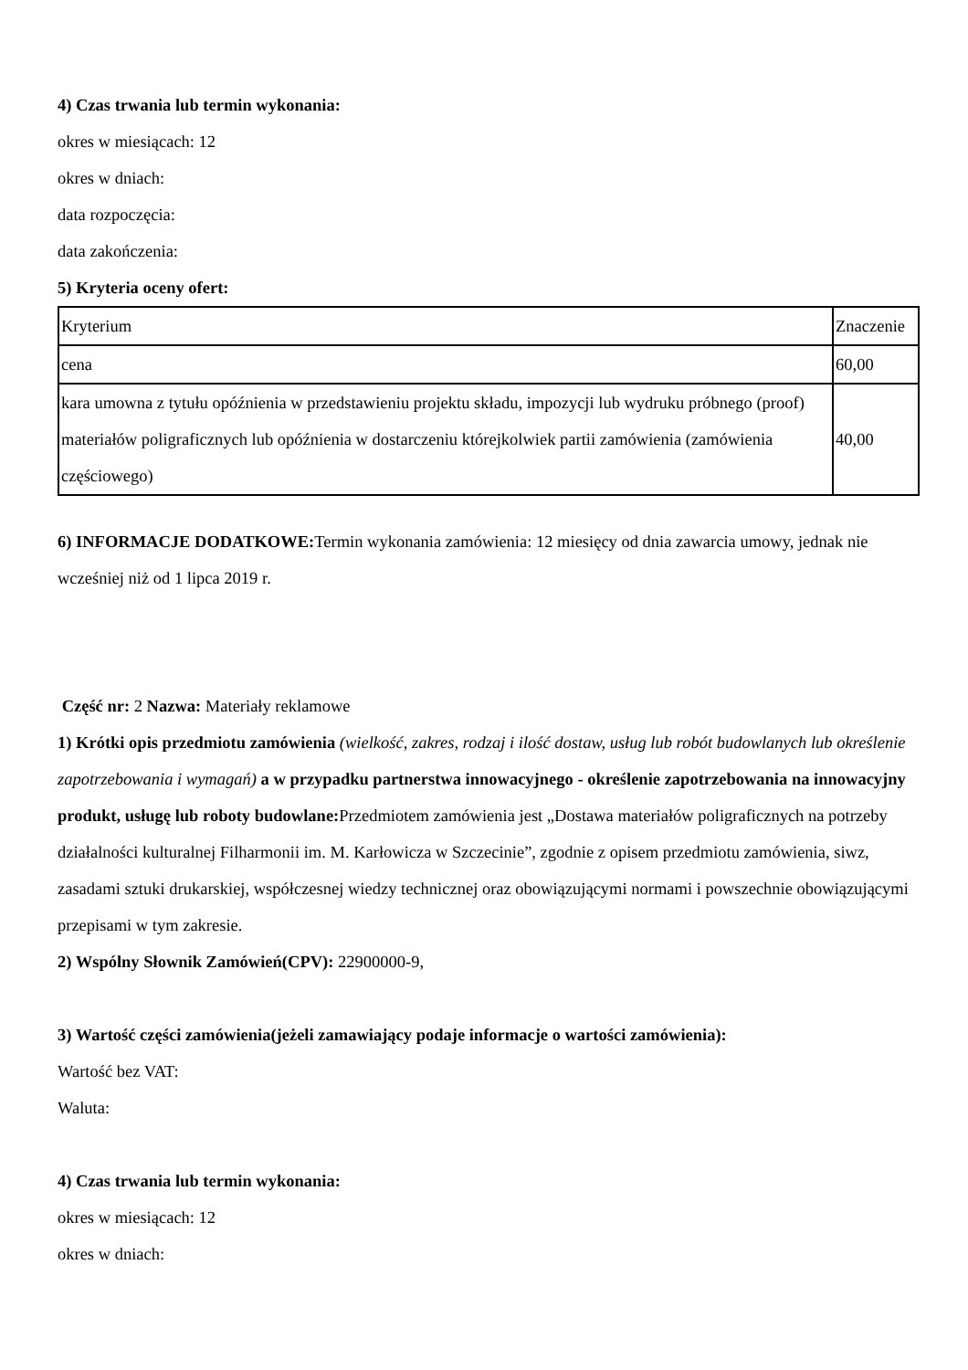4) Czas trwania lub termin wykonania:
okres w miesiącach: 12
okres w dniach:
data rozpoczęcia:
data zakończenia:
5) Kryteria oceny ofert:
| Kryterium | Znaczenie |
| cena | 60,00 |
| kara umowna z tytułu opóźnienia w przedstawieniu projektu składu, impozycji lub wydruku próbnego (proof) materiałów poligraficznych lub opóźnienia w dostarczeniu którejkolwiek partii zamówienia (zamówienia częściowego) | 40,00 |
6) INFORMACJE DODATKOWE: Termin wykonania zamówienia: 12 miesięcy od dnia zawarcia umowy, jednak nie wcześniej niż od 1 lipca 2019 r.
Część nr: 2 Nazwa: Materiały reklamowe
1) Krótki opis przedmiotu zamówienia (wielkość, zakres, rodzaj i ilość dostaw, usług lub robót budowlanych lub określenie zapotrzebowania i wymagań) a w przypadku partnerstwa innowacyjnego - określenie zapotrzebowania na innowacyjny produkt, usługę lub roboty budowlane: Przedmiotem zamówienia jest „Dostawa materiałów poligraficznych na potrzeby działalności kulturalnej Filharmonii im. M. Karłowicza w Szczecinie”, zgodnie z opisem przedmiotu zamówienia, siwz, zasadami sztuki drukarskiej, współczesnej wiedzy technicznej oraz obowiązującymi normami i powszechnie obowiązującymi przepisami w tym zakresie.
2) Wspólny Słownik Zamówień(CPV): 22900000-9,
3) Wartość części zamówienia(jeżeli zamawiający podaje informacje o wartości zamówienia):
Wartość bez VAT:
Waluta:
4) Czas trwania lub termin wykonania:
okres w miesiącach: 12
okres w dniach: